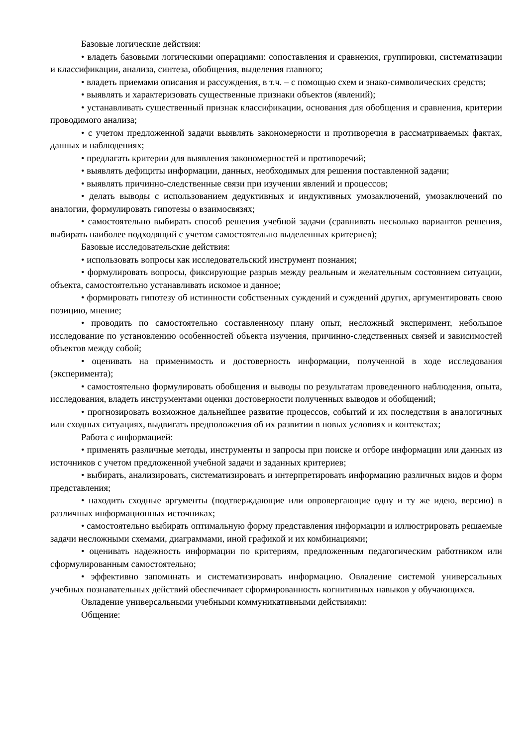Базовые логические действия:
• владеть базовыми логическими операциями: сопоставления и сравнения, группировки, систематизации и классификации, анализа, синтеза, обобщения, выделения главного;
• владеть приемами описания и рассуждения, в т.ч. – с помощью схем и знако-символических средств;
• выявлять и характеризовать существенные признаки объектов (явлений);
• устанавливать существенный признак классификации, основания для обобщения и сравнения, критерии проводимого анализа;
• с учетом предложенной задачи выявлять закономерности и противоречия в рассматриваемых фактах, данных и наблюдениях;
• предлагать критерии для выявления закономерностей и противоречий;
• выявлять дефициты информации, данных, необходимых для решения поставленной задачи;
• выявлять причинно-следственные связи при изучении явлений и процессов;
• делать выводы с использованием дедуктивных и индуктивных умозаключений, умозаключений по аналогии, формулировать гипотезы о взаимосвязях;
• самостоятельно выбирать способ решения учебной задачи (сравнивать несколько вариантов решения, выбирать наиболее подходящий с учетом самостоятельно выделенных критериев);
Базовые исследовательские действия:
• использовать вопросы как исследовательский инструмент познания;
• формулировать вопросы, фиксирующие разрыв между реальным и желательным состоянием ситуации, объекта, самостоятельно устанавливать искомое и данное;
• формировать гипотезу об истинности собственных суждений и суждений других, аргументировать свою позицию, мнение;
• проводить по самостоятельно составленному плану опыт, несложный эксперимент, небольшое исследование по установлению особенностей объекта изучения, причинно-следственных связей и зависимостей объектов между собой;
• оценивать на применимость и достоверность информации, полученной в ходе исследования (эксперимента);
• самостоятельно формулировать обобщения и выводы по результатам проведенного наблюдения, опыта, исследования, владеть инструментами оценки достоверности полученных выводов и обобщений;
• прогнозировать возможное дальнейшее развитие процессов, событий и их последствия в аналогичных или сходных ситуациях, выдвигать предположения об их развитии в новых условиях и контекстах;
Работа с информацией:
• применять различные методы, инструменты и запросы при поиске и отборе информации или данных из источников с учетом предложенной учебной задачи и заданных критериев;
• выбирать, анализировать, систематизировать и интерпретировать информацию различных видов и форм представления;
• находить сходные аргументы (подтверждающие или опровергающие одну и ту же идею, версию) в различных информационных источниках;
• самостоятельно выбирать оптимальную форму представления информации и иллюстрировать решаемые задачи несложными схемами, диаграммами, иной графикой и их комбинациями;
• оценивать надежность информации по критериям, предложенным педагогическим работником или сформулированным самостоятельно;
• эффективно запоминать и систематизировать информацию. Овладение системой универсальных учебных познавательных действий обеспечивает сформированность когнитивных навыков у обучающихся.
Овладение универсальными учебными коммуникативными действиями:
Общение: